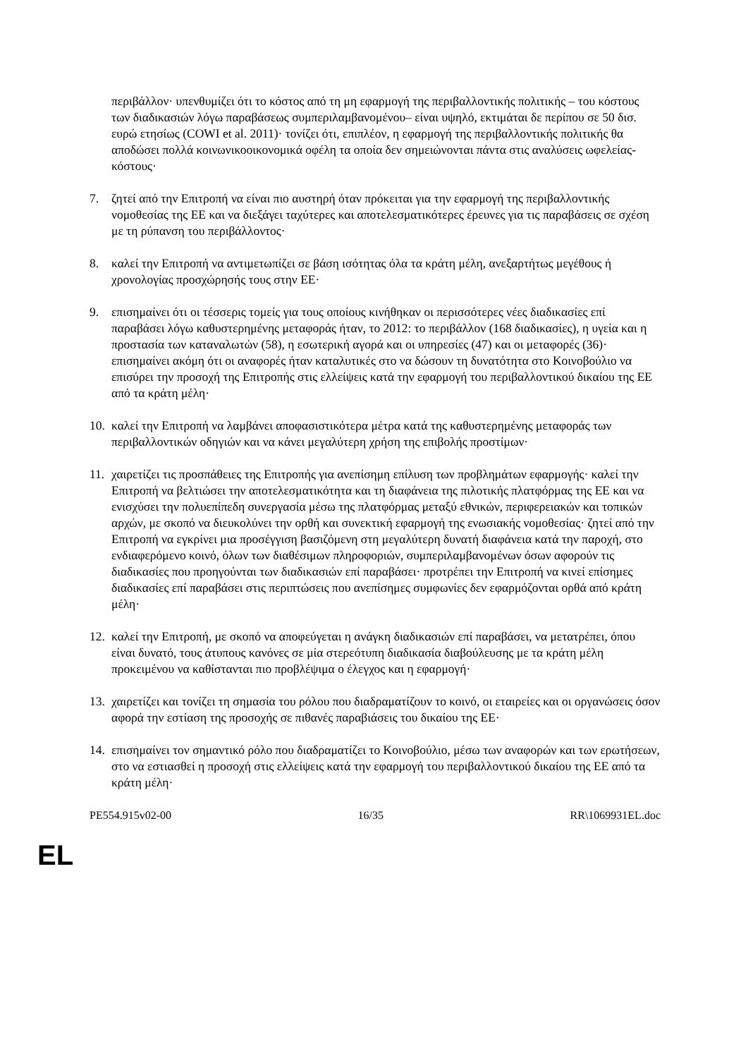περιβάλλον· υπενθυμίζει ότι το κόστος από τη μη εφαρμογή της περιβαλλοντικής πολιτικής – του κόστους των διαδικασιών λόγω παραβάσεως συμπεριλαμβανομένου– είναι υψηλό, εκτιμάται δε περίπου σε 50 δισ. ευρώ ετησίως (COWI et al. 2011)· τονίζει ότι, επιπλέον, η εφαρμογή της περιβαλλοντικής πολιτικής θα αποδώσει πολλά κοινωνικοοικονομικά οφέλη τα οποία δεν σημειώνονται πάντα στις αναλύσεις ωφελείας-κόστους·
7. ζητεί από την Επιτροπή να είναι πιο αυστηρή όταν πρόκειται για την εφαρμογή της περιβαλλοντικής νομοθεσίας της ΕΕ και να διεξάγει ταχύτερες και αποτελεσματικότερες έρευνες για τις παραβάσεις σε σχέση με τη ρύπανση του περιβάλλοντος·
8. καλεί την Επιτροπή να αντιμετωπίζει σε βάση ισότητας όλα τα κράτη μέλη, ανεξαρτήτως μεγέθους ή χρονολογίας προσχώρησής τους στην ΕΕ·
9. επισημαίνει ότι οι τέσσερις τομείς για τους οποίους κινήθηκαν οι περισσότερες νέες διαδικασίες επί παραβάσει λόγω καθυστερημένης μεταφοράς ήταν, το 2012: το περιβάλλον (168 διαδικασίες), η υγεία και η προστασία των καταναλωτών (58), η εσωτερική αγορά και οι υπηρεσίες (47) και οι μεταφορές (36)· επισημαίνει ακόμη ότι οι αναφορές ήταν καταλυτικές στο να δώσουν τη δυνατότητα στο Κοινοβούλιο να επισύρει την προσοχή της Επιτροπής στις ελλείψεις κατά την εφαρμογή του περιβαλλοντικού δικαίου της ΕΕ από τα κράτη μέλη·
10. καλεί την Επιτροπή να λαμβάνει αποφασιστικότερα μέτρα κατά της καθυστερημένης μεταφοράς των περιβαλλοντικών οδηγιών και να κάνει μεγαλύτερη χρήση της επιβολής προστίμων·
11. χαιρετίζει τις προσπάθειες της Επιτροπής για ανεπίσημη επίλυση των προβλημάτων εφαρμογής· καλεί την Επιτροπή να βελτιώσει την αποτελεσματικότητα και τη διαφάνεια της πιλοτικής πλατφόρμας της ΕΕ και να ενισχύσει την πολυεπίπεδη συνεργασία μέσω της πλατφόρμας μεταξύ εθνικών, περιφερειακών και τοπικών αρχών, με σκοπό να διευκολύνει την ορθή και συνεκτική εφαρμογή της ενωσιακής νομοθεσίας· ζητεί από την Επιτροπή να εγκρίνει μια προσέγγιση βασιζόμενη στη μεγαλύτερη δυνατή διαφάνεια κατά την παροχή, στο ενδιαφερόμενο κοινό, όλων των διαθέσιμων πληροφοριών, συμπεριλαμβανομένων όσων αφορούν τις διαδικασίες που προηγούνται των διαδικασιών επί παραβάσει· προτρέπει την Επιτροπή να κινεί επίσημες διαδικασίες επί παραβάσει στις περιπτώσεις που ανεπίσημες συμφωνίες δεν εφαρμόζονται ορθά από κράτη μέλη·
12. καλεί την Επιτροπή, με σκοπό να αποφεύγεται η ανάγκη διαδικασιών επί παραβάσει, να μετατρέπει, όπου είναι δυνατό, τους άτυπους κανόνες σε μία στερεότυπη διαδικασία διαβούλευσης με τα κράτη μέλη προκειμένου να καθίστανται πιο προβλέψιμα ο έλεγχος και η εφαρμογή·
13. χαιρετίζει και τονίζει τη σημασία του ρόλου που διαδραματίζουν το κοινό, οι εταιρείες και οι οργανώσεις όσον αφορά την εστίαση της προσοχής σε πιθανές παραβιάσεις του δικαίου της ΕΕ·
14. επισημαίνει τον σημαντικό ρόλο που διαδραματίζει το Κοινοβούλιο, μέσω των αναφορών και των ερωτήσεων, στο να εστιασθεί η προσοχή στις ελλείψεις κατά την εφαρμογή του περιβαλλοντικού δικαίου της ΕΕ από τα κράτη μέλη·
PE554.915v02-00 16/35 RR\1069931EL.doc
EL